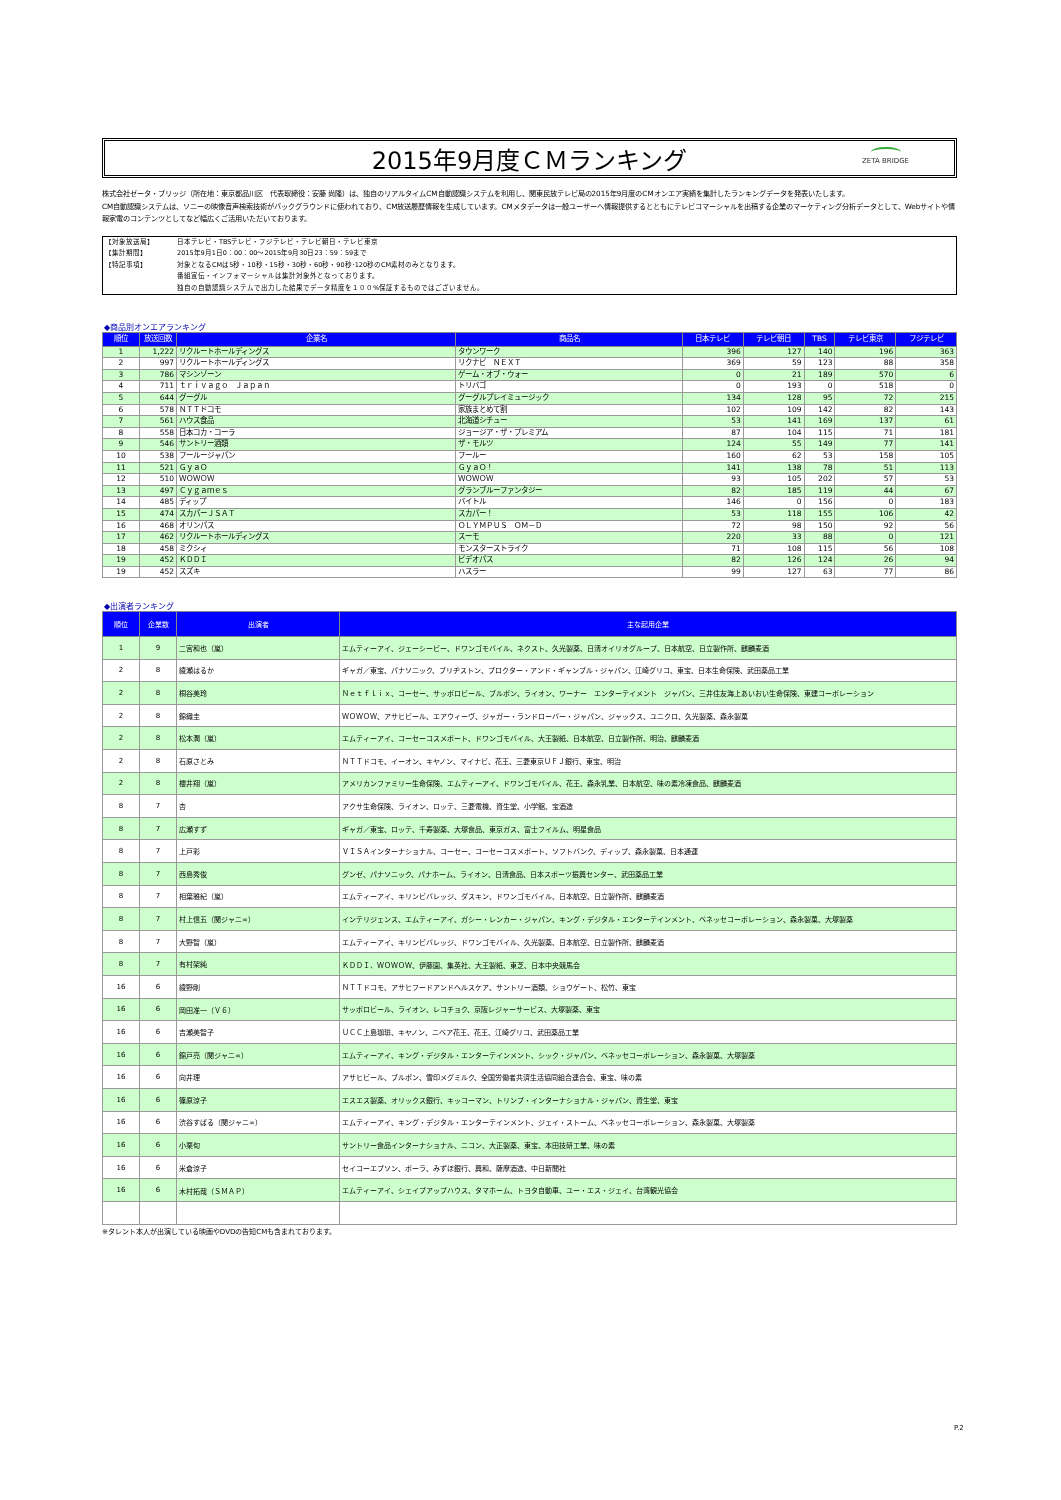2015年9月度ＣＭランキング
ZETA BRIDGE
株式会社ゼータ・ブリッジ（所在地：東京都品川区　代表取締役：安藤 尚隆）は、独自のリアルタイムCM自動認識システムを利用し、関東民放テレビ局の2015年9月度のCMオンエア実績を集計したランキングデータを発表いたします。
CM自動認識システムは、ソニーの映像音声検索技術がバックグラウンドに使われており、CM放送履歴情報を生成しています。CMメタデータは一般ユーザーへ情報提供するとともにテレビコマーシャルを出稿する企業のマーケティング分析データとして、Webサイトや情報家電のコンテンツとしてなど幅広くご活用いただいております。
| 【対象放送局】 | 日本テレビ・TBSテレビ・フジテレビ・テレビ朝日・テレビ東京 |
| 【集計期間】 | 2015年9月1日0：00：00～2015年9月30日23：59：59まで |
| 【特記事項】 | 対象となるCMは5秒・10秒・15秒・30秒・60秒・90秒･120秒のCM素材のみとなります。 |
| | 番組宣伝・インフォマーシャルは集計対象外となっております。 |
| | 独自の自動認識システムで出力した結果でデータ精度を１００%保証するものではございません。 |
◆商品別オンエアランキング
| 順位 | 放送回数 | 企業名 | 商品名 | 日本テレビ | テレビ朝日 | TBS | テレビ東京 | フジテレビ |
| --- | --- | --- | --- | --- | --- | --- | --- | --- |
| 1 | 1,222 | リクルートホールディングス | タウンワーク | 396 | 127 | 140 | 196 | 363 |
| 2 | 997 | リクルートホールディングス | リクナビ ＮＥＸＴ | 369 | 59 | 123 | 88 | 358 |
| 3 | 786 | マシンゾーン | ゲーム・オブ・ウォー | 0 | 21 | 189 | 570 | 6 |
| 4 | 711 | ｔｒｉｖａｇｏ Ｊａｐａｎ | トリバゴ | 0 | 193 | 0 | 518 | 0 |
| 5 | 644 | グーグル | グーグルプレイミュージック | 134 | 128 | 95 | 72 | 215 |
| 6 | 578 | ＮＴＴドコモ | 家族まとめて割 | 102 | 109 | 142 | 82 | 143 |
| 7 | 561 | ハウス食品 | 北海道シチュー | 53 | 141 | 169 | 137 | 61 |
| 8 | 558 | 日本コカ・コーラ | ジョージア・ザ・プレミアム | 87 | 104 | 115 | 71 | 181 |
| 9 | 546 | サントリー酒類 | ザ・モルツ | 124 | 55 | 149 | 77 | 141 |
| 10 | 538 | フールージャパン | フールー | 160 | 62 | 53 | 158 | 105 |
| 11 | 521 | ＧｙａＯ | ＧｙａＯ！ | 141 | 138 | 78 | 51 | 113 |
| 12 | 510 | ＷＯＷＯＷ | ＷＯＷＯＷ | 93 | 105 | 202 | 57 | 53 |
| 13 | 497 | Ｃｙｇａｍｅｓ | グランブルーファンタジー | 82 | 185 | 119 | 44 | 67 |
| 14 | 485 | ディップ | バイトル | 146 | 0 | 156 | 0 | 183 |
| 15 | 474 | スカパーＪＳＡＴ | スカパー！ | 53 | 118 | 155 | 106 | 42 |
| 16 | 468 | オリンパス | ＯＬＹＭＰＵＳ ＯＭ－Ｄ | 72 | 98 | 150 | 92 | 56 |
| 17 | 462 | リクルートホールディングス | スーモ | 220 | 33 | 88 | 0 | 121 |
| 18 | 458 | ミクシィ | モンスターストライク | 71 | 108 | 115 | 56 | 108 |
| 19 | 452 | ＫＤＤＩ | ビデオパス | 82 | 126 | 124 | 26 | 94 |
| 19 | 452 | スズキ | ハスラー | 99 | 127 | 63 | 77 | 86 |
◆出演者ランキング
| 順位 | 企業数 | 出演者 | 主な起用企業 |
| --- | --- | --- | --- |
| 1 | 9 | 二宮和也（嵐） | エムティーアイ、ジェーシービー、ドワンゴモバイル、ネクスト、久光製薬、日清オイリオグループ、日本航空、日立製作所、麒麟麦酒 |
| 2 | 8 | 綾瀬はるか | ギャガ／東宝、パナソニック、ブリヂストン、プロクター・アンド・ギャンブル・ジャパン、江崎グリコ、東宝、日本生命保険、武田薬品工業 |
| 2 | 8 | 桐谷美玲 | Ｎｅｔｆｌｉｘ、コーセー、サッポロビール、ブルボン、ライオン、ワーナー エンターテイメント ジャパン、三井住友海上あいおい生命保険、東建コーポレーション |
| 2 | 8 | 錦織圭 | ＷＯＷＯＷ、アサヒビール、エアウィーヴ、ジャガー・ランドローバー・ジャパン、ジャックス、ユニクロ、久光製薬、森永製菓 |
| 2 | 8 | 松本潤（嵐） | エムティーアイ、コーセーコスメポート、ドワンゴモバイル、大王製紙、日本航空、日立製作所、明治、麒麟麦酒 |
| 2 | 8 | 石原さとみ | ＮＴＴドコモ、イーオン、キヤノン、マイナビ、花王、三菱東京ＵＦＪ銀行、東宝、明治 |
| 2 | 8 | 櫻井翔（嵐） | アメリカンファミリー生命保険、エムティーアイ、ドワンゴモバイル、花王、森永乳業、日本航空、味の素冷凍食品、麒麟麦酒 |
| 8 | 7 | 杏 | アクサ生命保険、ライオン、ロッテ、三菱電機、資生堂、小学館、宝酒造 |
| 8 | 7 | 広瀬すず | ギャガ／東宝、ロッテ、千寿製薬、大塚食品、東京ガス、富士フイルム、明星食品 |
| 8 | 7 | 上戸彩 | ＶＩＳＡインターナショナル、コーセー、コーセーコスメポート、ソフトバンク、ディップ、森永製菓、日本通運 |
| 8 | 7 | 西島秀俊 | グンゼ、パナソニック、パナホーム、ライオン、日清食品、日本スポーツ振興センター、武田薬品工業 |
| 8 | 7 | 相葉雅紀（嵐） | エムティーアイ、キリンビバレッジ、ダスキン、ドワンゴモバイル、日本航空、日立製作所、麒麟麦酒 |
| 8 | 7 | 村上信五（関ジャニ∞） | インテリジェンス、エムティーアイ、ガシー・レンカー・ジャパン、キング・デジタル・エンターテインメント、ベネッセコーポレーション、森永製菓、大塚製薬 |
| 8 | 7 | 大野智（嵐） | エムティーアイ、キリンビバレッジ、ドワンゴモバイル、久光製薬、日本航空、日立製作所、麒麟麦酒 |
| 8 | 7 | 有村架純 | ＫＤＤＩ、ＷＯＷＯＷ、伊藤園、集英社、大王製紙、東芝、日本中央競馬会 |
| 16 | 6 | 綾野剛 | ＮＴＴドコモ、アサヒフードアンドヘルスケア、サントリー酒類、ショウゲート、松竹、東宝 |
| 16 | 6 | 岡田准一（Ｖ６） | サッポロビール、ライオン、レコチョク、京阪レジャーサービス、大塚製薬、東宝 |
| 16 | 6 | 吉瀬美智子 | ＵＣＣ上島珈琲、キヤノン、ニベア花王、花王、江崎グリコ、武田薬品工業 |
| 16 | 6 | 錦戸亮（関ジャニ∞） | エムティーアイ、キング・デジタル・エンターテインメント、シック・ジャパン、ベネッセコーポレーション、森永製菓、大塚製薬 |
| 16 | 6 | 向井理 | アサヒビール、ブルボン、雪印メグミルク、全国労働者共済生活協同組合連合会、東宝、味の素 |
| 16 | 6 | 篠原涼子 | エスエス製薬、オリックス銀行、キッコーマン、トリンプ・インターナショナル・ジャパン、資生堂、東宝 |
| 16 | 6 | 渋谷すばる（関ジャニ∞） | エムティーアイ、キング・デジタル・エンターテインメント、ジェイ・ストーム、ベネッセコーポレーション、森永製菓、大塚製薬 |
| 16 | 6 | 小栗旬 | サントリー食品インターナショナル、ニコン、大正製薬、東宝、本田技研工業、味の素 |
| 16 | 6 | 米倉涼子 | セイコーエプソン、ポーラ、みずほ銀行、興和、薩摩酒造、中日新聞社 |
| 16 | 6 | 木村拓哉（ＳＭＡＰ） | エムティーアイ、シェイプアップハウス、タマホーム、トヨタ自動車、ユー・エス・ジェイ、台湾観光協会 |
※タレント本人が出演している映画やDVDの告知CMも含まれております。
P.2